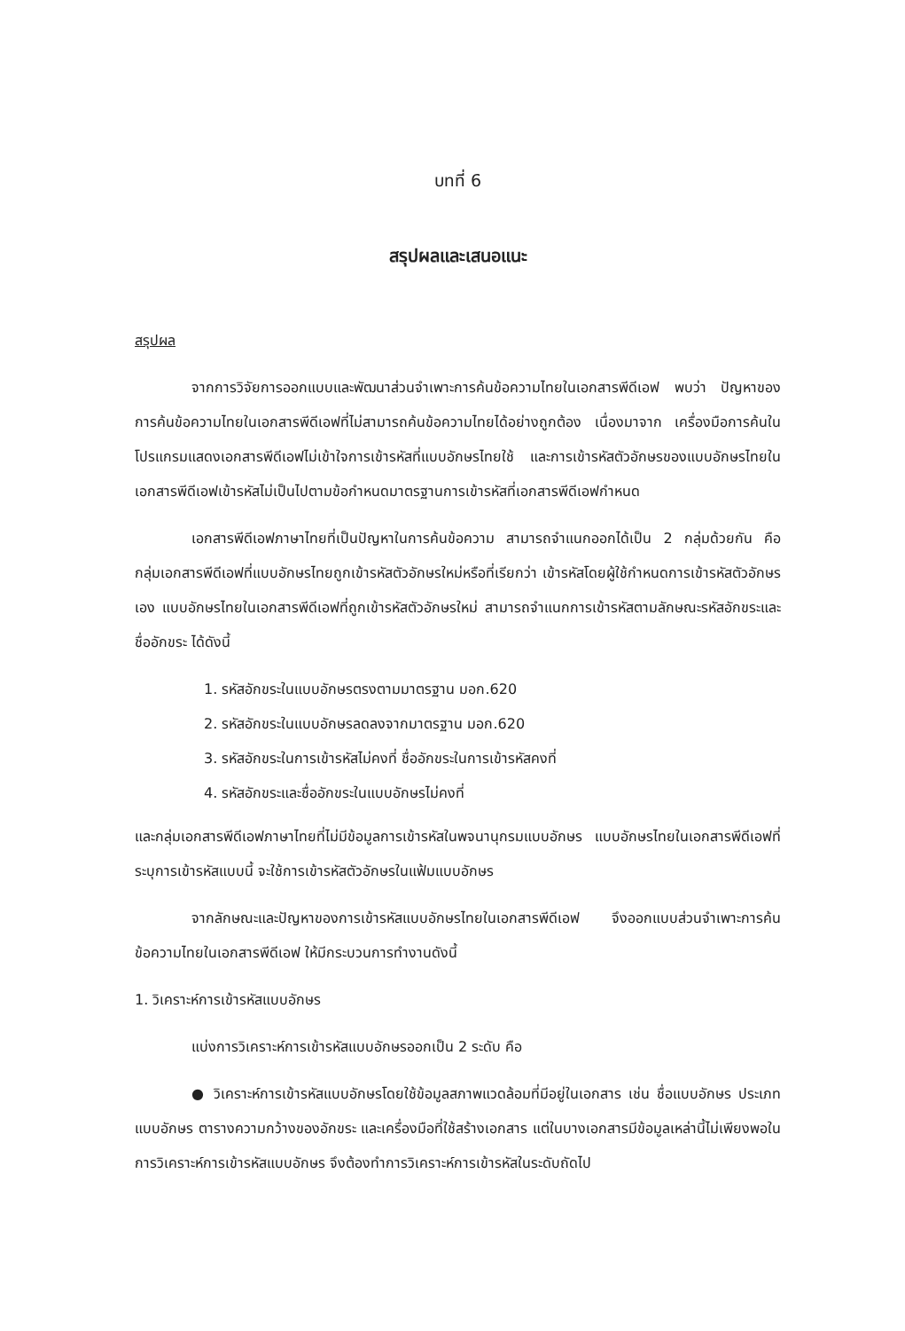บทที่ 6
สรุปผลและเสนอแนะ
สรุปผล
จากการวิจัยการออกแบบและพัฒนาส่วนจำเพาะการค้นข้อความไทยในเอกสารพีดีเอฟ พบว่า ปัญหาของการค้นข้อความไทยในเอกสารพีดีเอฟที่ไม่สามารถค้นข้อความไทยได้อย่างถูกต้อง เนื่องมาจาก เครื่องมือการค้นในโปรแกรมแสดงเอกสารพีดีเอฟไม่เข้าใจการเข้ารหัสที่แบบอักษรไทยใช้ และการเข้ารหัสตัวอักษรของแบบอักษรไทยในเอกสารพีดีเอฟเข้ารหัสไม่เป็นไปตามข้อกำหนดมาตรฐานการเข้ารหัสที่เอกสารพีดีเอฟกำหนด
เอกสารพีดีเอฟภาษาไทยที่เป็นปัญหาในการค้นข้อความ สามารถจำแนกออกได้เป็น 2 กลุ่มด้วยกัน คือ กลุ่มเอกสารพีดีเอฟที่แบบอักษรไทยถูกเข้ารหัสตัวอักษรใหม่หรือที่เรียกว่า เข้ารหัสโดยผู้ใช้กำหนดการเข้ารหัสตัวอักษรเอง แบบอักษรไทยในเอกสารพีดีเอฟที่ถูกเข้ารหัสตัวอักษรใหม่ สามารถจำแนกการเข้ารหัสตามลักษณะรหัสอักขระและชื่ออักขระ ได้ดังนี้
1. รหัสอักขระในแบบอักษรตรงตามมาตรฐาน มอก.620
2. รหัสอักขระในแบบอักษรลดลงจากมาตรฐาน มอก.620
3. รหัสอักขระในการเข้ารหัสไม่คงที่ ชื่ออักขระในการเข้ารหัสคงที่
4. รหัสอักขระและชื่ออักขระในแบบอักษรไม่คงที่
และกลุ่มเอกสารพีดีเอฟภาษาไทยที่ไม่มีข้อมูลการเข้ารหัสในพจนานุกรมแบบอักษร แบบอักษรไทยในเอกสารพีดีเอฟที่ระบุการเข้ารหัสแบบนี้ จะใช้การเข้ารหัสตัวอักษรในแฟ้มแบบอักษร
จากลักษณะและปัญหาของการเข้ารหัสแบบอักษรไทยในเอกสารพีดีเอฟ จึงออกแบบส่วนจำเพาะการค้นข้อความไทยในเอกสารพีดีเอฟ ให้มีกระบวนการทำงานดังนี้
1. วิเคราะห์การเข้ารหัสแบบอักษร
แบ่งการวิเคราะห์การเข้ารหัสแบบอักษรออกเป็น 2 ระดับ คือ
● วิเคราะห์การเข้ารหัสแบบอักษรโดยใช้ข้อมูลสภาพแวดล้อมที่มีอยู่ในเอกสาร เช่น ชื่อแบบอักษร ประเภทแบบอักษร ตารางความกว้างของอักขระ และเครื่องมือที่ใช้สร้างเอกสาร แต่ในบางเอกสารมีข้อมูลเหล่านี้ไม่เพียงพอในการวิเคราะห์การเข้ารหัสแบบอักษร จึงต้องทำการวิเคราะห์การเข้ารหัสในระดับถัดไป